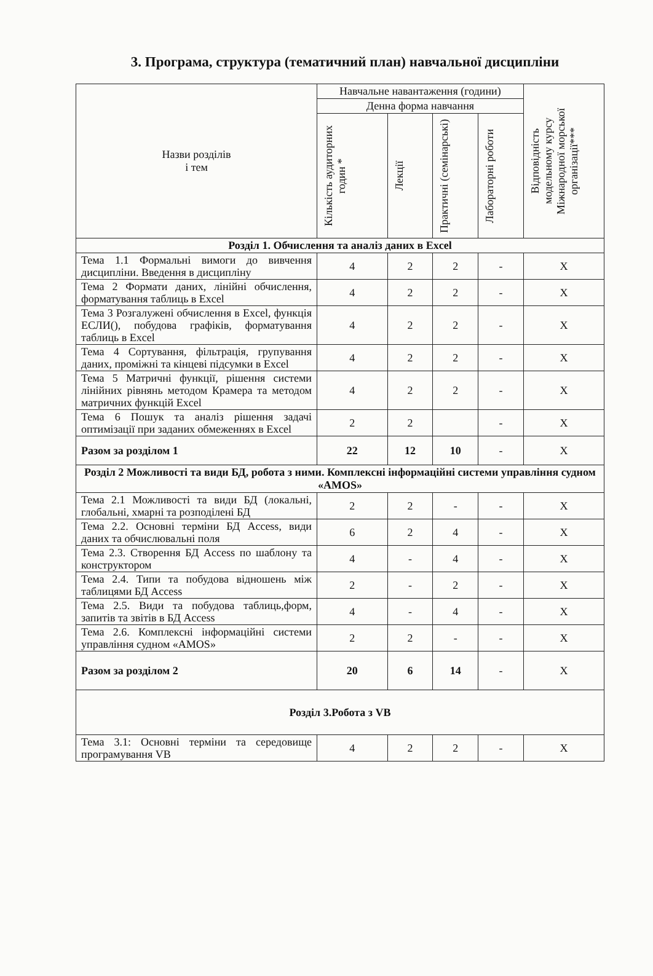3. Програма, структура (тематичний план) навчальної дисципліни
| Назви розділів і тем | Навчальне навантаження (години) | | | | Відповідність модельному курсу Міжнародної морської організації*** |
| --- | --- | --- | --- | --- | --- |
| | Денна форма навчання | | | | |
| | Кількість аудиторних годин * | Лекції | Практичні (семінарські) | Лабораторні роботи | |
| Розділ 1. Обчислення та аналіз даних в Excel | | | | | |
| Тема 1.1 Формальні вимоги до вивчення дисципліни. Введення в дисципліну | 4 | 2 | 2 | - | X |
| Тема 2 Формати даних, лінійні обчислення, форматування таблиць в Excel | 4 | 2 | 2 | - | X |
| Тема 3 Розгалужені обчислення в Excel, функція ЕСЛИ(), побудова графіків, форматування таблиць в Excel | 4 | 2 | 2 | - | X |
| Тема 4 Сортування, фільтрація, групування даних, проміжні та кінцеві підсумки в Excel | 4 | 2 | 2 | - | X |
| Тема 5 Матричні функції, рішення системи лінійних рівнянь методом Крамера та методом матричних функцій Excel | 4 | 2 | 2 | - | X |
| Тема 6 Пошук та аналіз рішення задачі оптимізації при заданих обмеженнях в Excel | 2 | 2 | | - | X |
| Разом за розділом 1 | 22 | 12 | 10 | - | X |
| Розділ 2 Можливості та види БД, робота з ними. Комплексні інформаційні системи управління судном «AMOS» | | | | | |
| Тема 2.1 Можливості та види БД (локальні, глобальні, хмарні та розподілені БД | 2 | 2 | - | - | X |
| Тема 2.2. Основні терміни БД Access, види даних та обчислювальні поля | 6 | 2 | 4 | - | X |
| Тема 2.3. Створення БД Access по шаблону та конструктором | 4 | - | 4 | - | X |
| Тема 2.4. Типи та побудова відношень між таблицями БД Access | 2 | - | 2 | - | X |
| Тема 2.5. Види та побудова таблиць,форм, запитів та звітів в БД Access | 4 | - | 4 | - | X |
| Тема 2.6. Комплексні інформаційні системи управління судном «AMOS» | 2 | 2 | - | - | X |
| Разом за розділом 2 | 20 | 6 | 14 | - | X |
| Розділ 3.Робота з VB | | | | | |
| Тема 3.1: Основні терміни та середовище програмування VB | 4 | 2 | 2 | - | X |